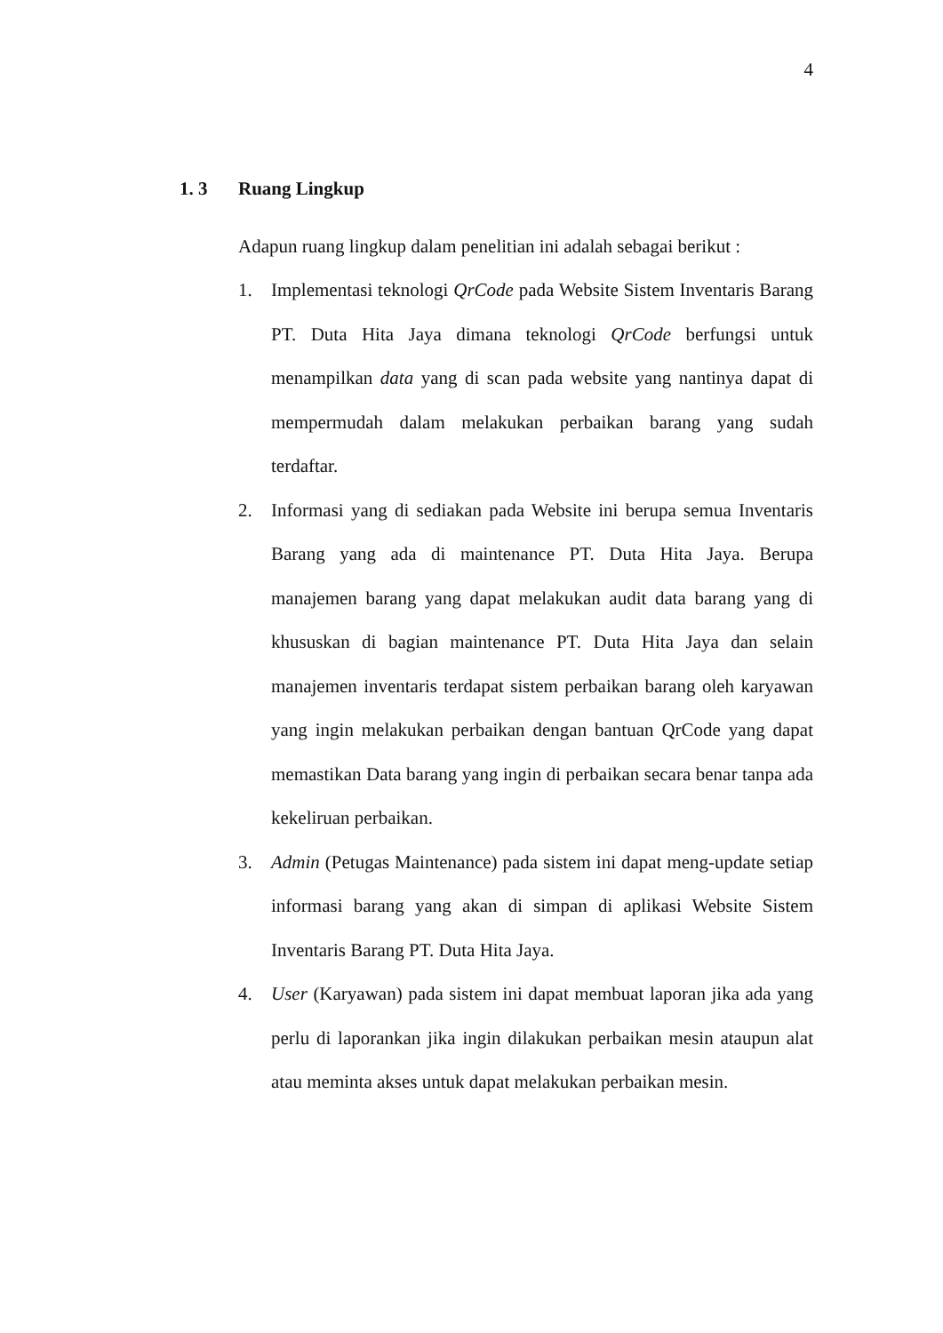4
1. 3 Ruang Lingkup
Adapun ruang lingkup dalam penelitian ini adalah sebagai berikut :
1. Implementasi teknologi QrCode pada Website Sistem Inventaris Barang PT. Duta Hita Jaya dimana teknologi QrCode berfungsi untuk menampilkan data yang di scan pada website yang nantinya dapat di mempermudah dalam melakukan perbaikan barang yang sudah terdaftar.
2. Informasi yang di sediakan pada Website ini berupa semua Inventaris Barang yang ada di maintenance PT. Duta Hita Jaya. Berupa manajemen barang yang dapat melakukan audit data barang yang di khususkan di bagian maintenance PT. Duta Hita Jaya dan selain manajemen inventaris terdapat sistem perbaikan barang oleh karyawan yang ingin melakukan perbaikan dengan bantuan QrCode yang dapat memastikan Data barang yang ingin di perbaikan secara benar tanpa ada kekeliruan perbaikan.
3. Admin (Petugas Maintenance) pada sistem ini dapat meng-update setiap informasi barang yang akan di simpan di aplikasi Website Sistem Inventaris Barang PT. Duta Hita Jaya.
4. User (Karyawan) pada sistem ini dapat membuat laporan jika ada yang perlu di laporankan jika ingin dilakukan perbaikan mesin ataupun alat atau meminta akses untuk dapat melakukan perbaikan mesin.